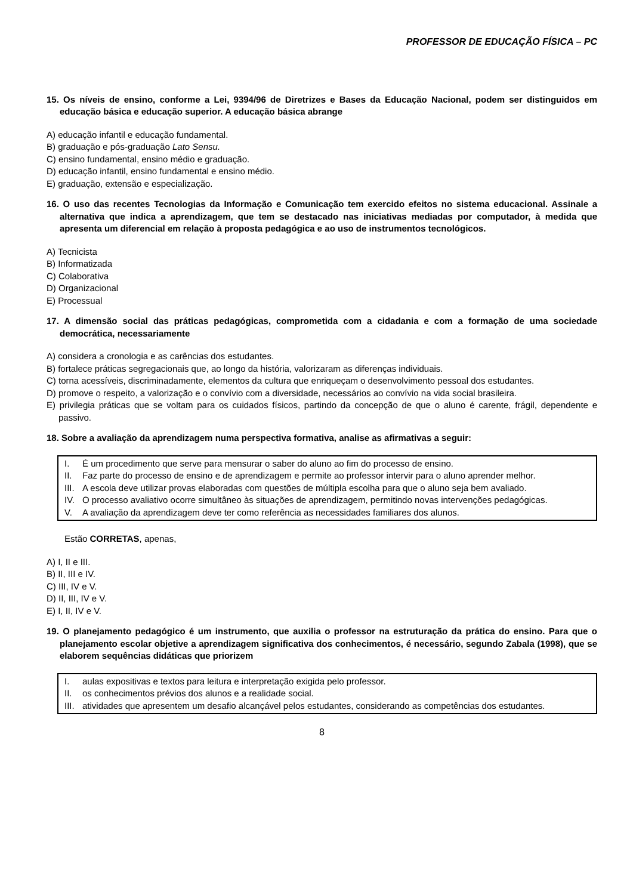PROFESSOR DE EDUCAÇÃO FÍSICA – PC
15. Os níveis de ensino, conforme a Lei, 9394/96 de Diretrizes e Bases da Educação Nacional, podem ser distinguidos em educação básica e educação superior. A educação básica abrange
A) educação infantil e educação fundamental.
B) graduação e pós-graduação Lato Sensu.
C) ensino fundamental, ensino médio e graduação.
D) educação infantil, ensino fundamental e ensino médio.
E) graduação, extensão e especialização.
16. O uso das recentes Tecnologias da Informação e Comunicação tem exercido efeitos no sistema educacional. Assinale a alternativa que indica a aprendizagem, que tem se destacado nas iniciativas mediadas por computador, à medida que apresenta um diferencial em relação à proposta pedagógica e ao uso de instrumentos tecnológicos.
A) Tecnicista
B) Informatizada
C) Colaborativa
D) Organizacional
E) Processual
17. A dimensão social das práticas pedagógicas, comprometida com a cidadania e com a formação de uma sociedade democrática, necessariamente
A) considera a cronologia e as carências dos estudantes.
B) fortalece práticas segregacionais que, ao longo da história, valorizaram as diferenças individuais.
C) torna acessíveis, discriminadamente, elementos da cultura que enriqueçam o desenvolvimento pessoal dos estudantes.
D) promove o respeito, a valorização e o convívio com a diversidade, necessários ao convívio na vida social brasileira.
E) privilegia práticas que se voltam para os cuidados físicos, partindo da concepção de que o aluno é carente, frágil, dependente e passivo.
18. Sobre a avaliação da aprendizagem numa perspectiva formativa, analise as afirmativas a seguir:
I. É um procedimento que serve para mensurar o saber do aluno ao fim do processo de ensino.
II. Faz parte do processo de ensino e de aprendizagem e permite ao professor intervir para o aluno aprender melhor.
III. A escola deve utilizar provas elaboradas com questões de múltipla escolha para que o aluno seja bem avaliado.
IV. O processo avaliativo ocorre simultâneo às situações de aprendizagem, permitindo novas intervenções pedagógicas.
V. A avaliação da aprendizagem deve ter como referência as necessidades familiares dos alunos.
Estão CORRETAS, apenas,
A) I, II e III.
B) II, III e IV.
C) III, IV e V.
D) II, III, IV e V.
E) I, II, IV e V.
19. O planejamento pedagógico é um instrumento, que auxilia o professor na estruturação da prática do ensino. Para que o planejamento escolar objetive a aprendizagem significativa dos conhecimentos, é necessário, segundo Zabala (1998), que se elaborem sequências didáticas que priorizem
I. aulas expositivas e textos para leitura e interpretação exigida pelo professor.
II. os conhecimentos prévios dos alunos e a realidade social.
III. atividades que apresentem um desafio alcançável pelos estudantes, considerando as competências dos estudantes.
8